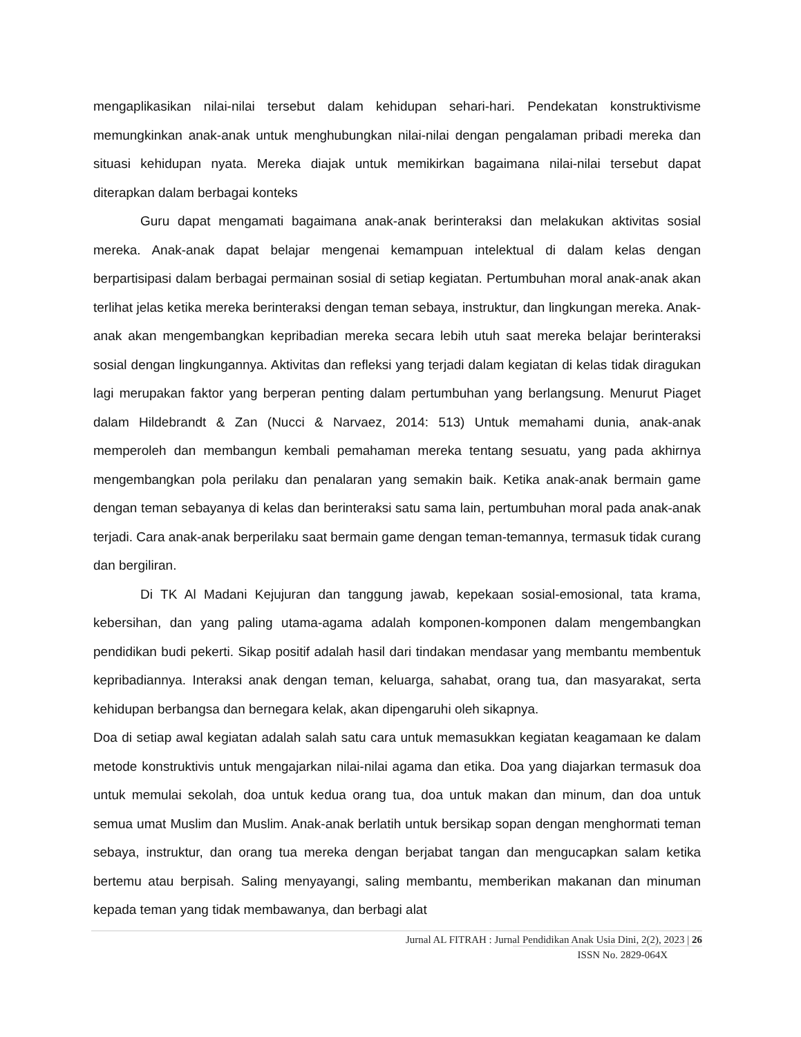mengaplikasikan nilai-nilai tersebut dalam kehidupan sehari-hari. Pendekatan konstruktivisme memungkinkan anak-anak untuk menghubungkan nilai-nilai dengan pengalaman pribadi mereka dan situasi kehidupan nyata. Mereka diajak untuk memikirkan bagaimana nilai-nilai tersebut dapat diterapkan dalam berbagai konteks
Guru dapat mengamati bagaimana anak-anak berinteraksi dan melakukan aktivitas sosial mereka. Anak-anak dapat belajar mengenai kemampuan intelektual di dalam kelas dengan berpartisipasi dalam berbagai permainan sosial di setiap kegiatan. Pertumbuhan moral anak-anak akan terlihat jelas ketika mereka berinteraksi dengan teman sebaya, instruktur, dan lingkungan mereka. Anak-anak akan mengembangkan kepribadian mereka secara lebih utuh saat mereka belajar berinteraksi sosial dengan lingkungannya. Aktivitas dan refleksi yang terjadi dalam kegiatan di kelas tidak diragukan lagi merupakan faktor yang berperan penting dalam pertumbuhan yang berlangsung. Menurut Piaget dalam Hildebrandt & Zan (Nucci & Narvaez, 2014: 513) Untuk memahami dunia, anak-anak memperoleh dan membangun kembali pemahaman mereka tentang sesuatu, yang pada akhirnya mengembangkan pola perilaku dan penalaran yang semakin baik. Ketika anak-anak bermain game dengan teman sebayanya di kelas dan berinteraksi satu sama lain, pertumbuhan moral pada anak-anak terjadi. Cara anak-anak berperilaku saat bermain game dengan teman-temannya, termasuk tidak curang dan bergiliran.
Di TK Al Madani Kejujuran dan tanggung jawab, kepekaan sosial-emosional, tata krama, kebersihan, dan yang paling utama-agama adalah komponen-komponen dalam mengembangkan pendidikan budi pekerti. Sikap positif adalah hasil dari tindakan mendasar yang membantu membentuk kepribadiannya. Interaksi anak dengan teman, keluarga, sahabat, orang tua, dan masyarakat, serta kehidupan berbangsa dan bernegara kelak, akan dipengaruhi oleh sikapnya.
Doa di setiap awal kegiatan adalah salah satu cara untuk memasukkan kegiatan keagamaan ke dalam metode konstruktivis untuk mengajarkan nilai-nilai agama dan etika. Doa yang diajarkan termasuk doa untuk memulai sekolah, doa untuk kedua orang tua, doa untuk makan dan minum, dan doa untuk semua umat Muslim dan Muslim. Anak-anak berlatih untuk bersikap sopan dengan menghormati teman sebaya, instruktur, dan orang tua mereka dengan berjabat tangan dan mengucapkan salam ketika bertemu atau berpisah. Saling menyayangi, saling membantu, memberikan makanan dan minuman kepada teman yang tidak membawanya, dan berbagi alat
Jurnal AL FITRAH : Jurnal Pendidikan Anak Usia Dini, 2(2), 2023 | 26
ISSN No. 2829-064X